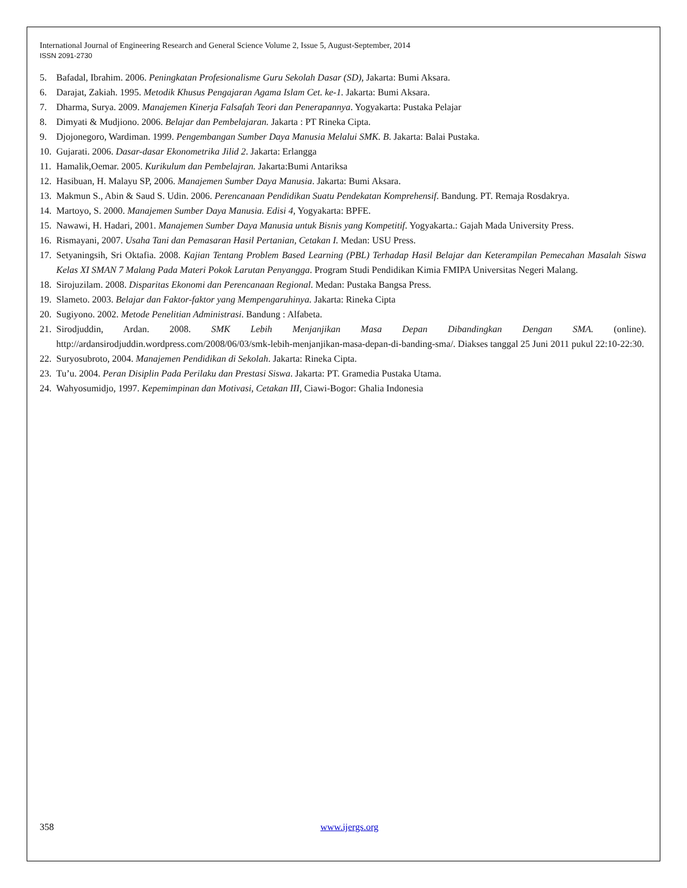International Journal of Engineering Research and General Science Volume 2, Issue 5, August-September, 2014
ISSN 2091-2730
5. Bafadal, Ibrahim. 2006. Peningkatan Profesionalisme Guru Sekolah Dasar (SD), Jakarta: Bumi Aksara.
6. Darajat, Zakiah. 1995. Metodik Khusus Pengajaran Agama Islam Cet. ke-1. Jakarta: Bumi Aksara.
7. Dharma, Surya. 2009. Manajemen Kinerja Falsafah Teori dan Penerapannya. Yogyakarta: Pustaka Pelajar
8. Dimyati & Mudjiono. 2006. Belajar dan Pembelajaran. Jakarta : PT Rineka Cipta.
9. Djojonegoro, Wardiman. 1999. Pengembangan Sumber Daya Manusia Melalui SMK. B. Jakarta: Balai Pustaka.
10. Gujarati. 2006. Dasar-dasar Ekonometrika Jilid 2. Jakarta: Erlangga
11. Hamalik,Oemar. 2005. Kurikulum dan Pembelajran. Jakarta:Bumi Antariksa
12. Hasibuan, H. Malayu SP, 2006. Manajemen Sumber Daya Manusia. Jakarta: Bumi Aksara.
13. Makmun S., Abin & Saud S. Udin. 2006. Perencanaan Pendidikan Suatu Pendekatan Komprehensif. Bandung. PT. Remaja Rosdakrya.
14. Martoyo, S. 2000. Manajemen Sumber Daya Manusia. Edisi 4, Yogyakarta: BPFE.
15. Nawawi, H. Hadari, 2001. Manajemen Sumber Daya Manusia untuk Bisnis yang Kompetitif. Yogyakarta.: Gajah Mada University Press.
16. Rismayani, 2007. Usaha Tani dan Pemasaran Hasil Pertanian, Cetakan I. Medan: USU Press.
17. Setyaningsih, Sri Oktafia. 2008. Kajian Tentang Problem Based Learning (PBL) Terhadap Hasil Belajar dan Keterampilan Pemecahan Masalah Siswa Kelas XI SMAN 7 Malang Pada Materi Pokok Larutan Penyangga. Program Studi Pendidikan Kimia FMIPA Universitas Negeri Malang.
18. Sirojuzilam. 2008. Disparitas Ekonomi dan Perencanaan Regional. Medan: Pustaka Bangsa Press.
19. Slameto. 2003. Belajar dan Faktor-faktor yang Mempengaruhinya. Jakarta: Rineka Cipta
20. Sugiyono. 2002. Metode Penelitian Administrasi. Bandung : Alfabeta.
21. Sirodjuddin, Ardan. 2008. SMK Lebih Menjanjikan Masa Depan Dibandingkan Dengan SMA. (online). http://ardansirodjuddin.wordpress.com/2008/06/03/smk-lebih-menjanjikan-masa-depan-di-banding-sma/. Diakses tanggal 25 Juni 2011 pukul 22:10-22:30.
22. Suryosubroto, 2004. Manajemen Pendidikan di Sekolah. Jakarta: Rineka Cipta.
23. Tu’u. 2004. Peran Disiplin Pada Perilaku dan Prestasi Siswa. Jakarta: PT. Gramedia Pustaka Utama.
24. Wahyosumidjo, 1997. Kepemimpinan dan Motivasi, Cetakan III, Ciawi-Bogor: Ghalia Indonesia
358 www.ijergs.org